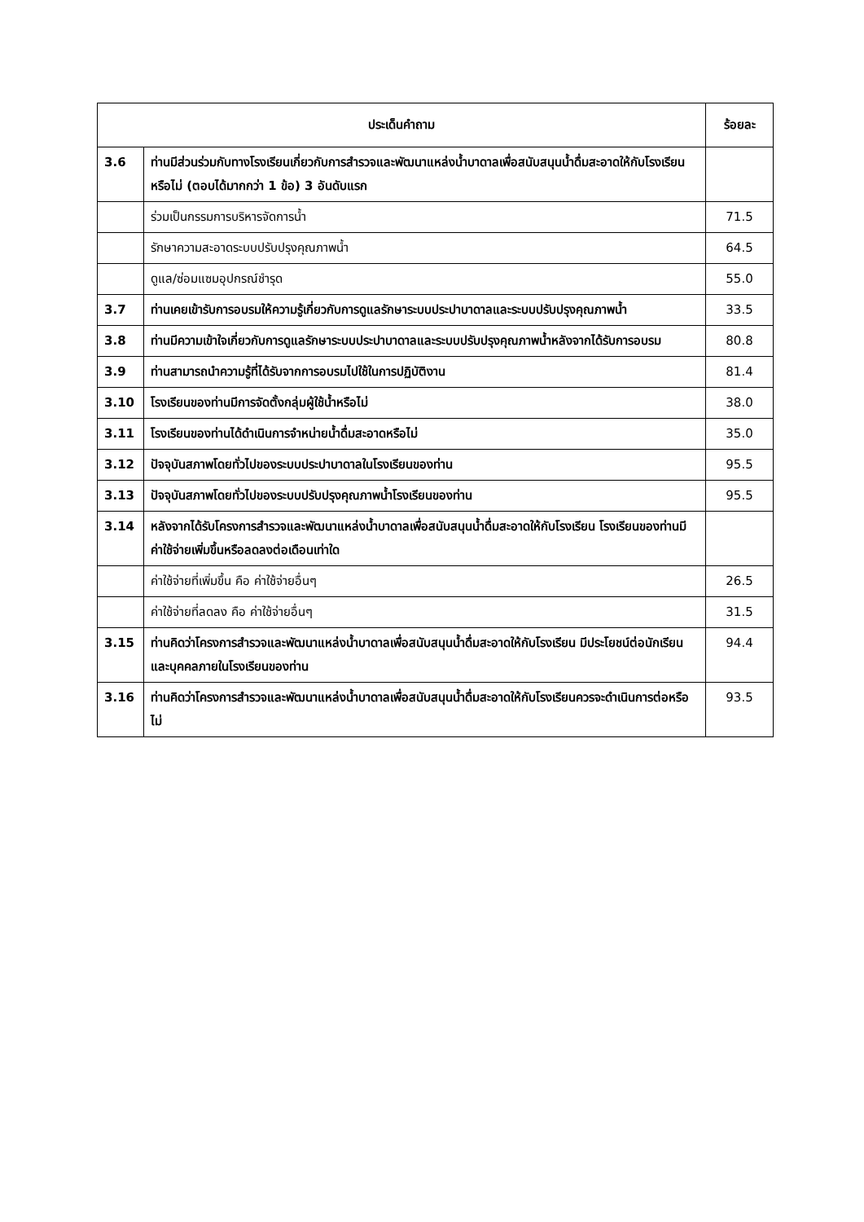| ประเด็นคำถาม | | ร้อยละ |
| --- | --- | --- |
| 3.6 | ท่านมีส่วนร่วมกับทางโรงเรียนเกี่ยวกับการสำรวจและพัฒนาแหล่งน้ำบาดาลเพื่อสนับสนุนน้ำดื่มสะอาดให้กับโรงเรียนหรือไม่ (ตอบได้มากกว่า 1 ข้อ) 3 อันดับแรก | |
| | ร่วมเป็นกรรมการบริหารจัดการน้ำ | 71.5 |
| | รักษาความสะอาดระบบปรับปรุงคุณภาพน้ำ | 64.5 |
| | ดูแล/ซ่อมแซมอุปกรณ์ชำรุด | 55.0 |
| 3.7 | ท่านเคยเข้ารับการอบรมให้ความรู้เกี่ยวกับการดูแลรักษาระบบประปาบาดาลและระบบปรับปรุงคุณภาพน้ำ | 33.5 |
| 3.8 | ท่านมีความเข้าใจเกี่ยวกับการดูแลรักษาระบบประปาบาดาลและระบบปรับปรุงคุณภาพน้ำหลังจากได้รับการอบรม | 80.8 |
| 3.9 | ท่านสามารถนำความรู้ที่ได้รับจากการอบรมไปใช้ในการปฏิบัติงาน | 81.4 |
| 3.10 | โรงเรียนของท่านมีการจัดตั้งกลุ่มผู้ใช้น้ำหรือไม่ | 38.0 |
| 3.11 | โรงเรียนของท่านได้ดำเนินการจำหน่ายน้ำดื่มสะอาดหรือไม่ | 35.0 |
| 3.12 | ปัจจุบันสภาพโดยทั่วไปของระบบประปาบาดาลในโรงเรียนของท่าน | 95.5 |
| 3.13 | ปัจจุบันสภาพโดยทั่วไปของระบบปรับปรุงคุณภาพน้ำโรงเรียนของท่าน | 95.5 |
| 3.14 | หลังจากได้รับโครงการสำรวจและพัฒนาแหล่งน้ำบาดาลเพื่อสนับสนุนน้ำดื่มสะอาดให้กับโรงเรียน โรงเรียนของท่านมีค่าใช้จ่ายเพิ่มขึ้นหรือลดลงต่อเดือนเท่าใด | |
| | ค่าใช้จ่ายที่เพิ่มขึ้น คือ ค่าใช้จ่ายอื่นๆ | 26.5 |
| | ค่าใช้จ่ายที่ลดลง คือ ค่าใช้จ่ายอื่นๆ | 31.5 |
| 3.15 | ท่านคิดว่าโครงการสำรวจและพัฒนาแหล่งน้ำบาดาลเพื่อสนับสนุนน้ำดื่มสะอาดให้กับโรงเรียน มีประโยชน์ต่อนักเรียนและบุคคลภายในโรงเรียนของท่าน | 94.4 |
| 3.16 | ท่านคิดว่าโครงการสำรวจและพัฒนาแหล่งน้ำบาดาลเพื่อสนับสนุนน้ำดื่มสะอาดให้กับโรงเรียนควรจะดำเนินการต่อหรือไม่ | 93.5 |